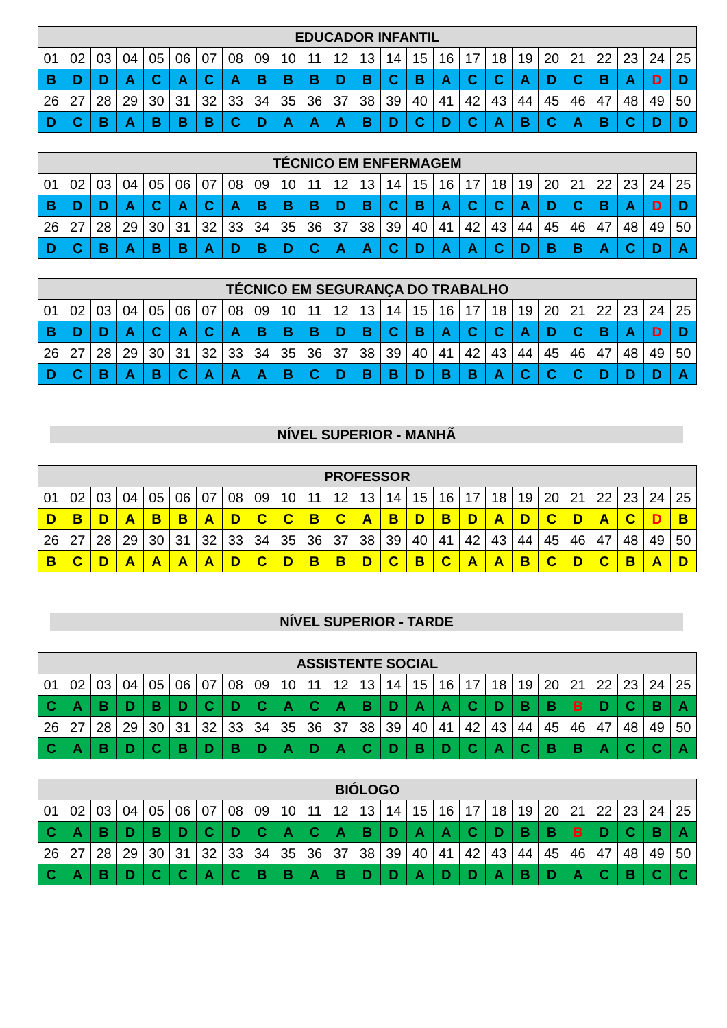| EDUCADOR INFANTIL | | | | | | | | | | | | | | | | | | | | | | | | |
| --- | --- | --- | --- | --- | --- | --- | --- | --- | --- | --- | --- | --- | --- | --- | --- | --- | --- | --- | --- | --- | --- | --- | --- | --- |
| 01 | 02 | 03 | 04 | 05 | 06 | 07 | 08 | 09 | 10 | 11 | 12 | 13 | 14 | 15 | 16 | 17 | 18 | 19 | 20 | 21 | 22 | 23 | 24 | 25 |
| B | D | D | A | C | A | C | A | B | B | B | D | B | C | B | A | C | C | A | D | C | B | A | D | D |
| 26 | 27 | 28 | 29 | 30 | 31 | 32 | 33 | 34 | 35 | 36 | 37 | 38 | 39 | 40 | 41 | 42 | 43 | 44 | 45 | 46 | 47 | 48 | 49 | 50 |
| D | C | B | A | B | B | B | C | D | A | A | A | B | D | C | D | C | A | B | C | A | B | C | D | D |
| TÉCNICO EM ENFERMAGEM | | | | | | | | | | | | | | | | | | | | | | | | |
| --- | --- | --- | --- | --- | --- | --- | --- | --- | --- | --- | --- | --- | --- | --- | --- | --- | --- | --- | --- | --- | --- | --- | --- | --- |
| 01 | 02 | 03 | 04 | 05 | 06 | 07 | 08 | 09 | 10 | 11 | 12 | 13 | 14 | 15 | 16 | 17 | 18 | 19 | 20 | 21 | 22 | 23 | 24 | 25 |
| B | D | D | A | C | A | C | A | B | B | B | D | B | C | B | A | C | C | A | D | C | B | A | D | D |
| 26 | 27 | 28 | 29 | 30 | 31 | 32 | 33 | 34 | 35 | 36 | 37 | 38 | 39 | 40 | 41 | 42 | 43 | 44 | 45 | 46 | 47 | 48 | 49 | 50 |
| D | C | B | A | B | B | A | D | B | D | C | A | A | C | D | A | A | C | D | B | B | A | C | D | A |
| TÉCNICO EM SEGURANÇA DO TRABALHO | | | | | | | | | | | | | | | | | | | | | | | | |
| --- | --- | --- | --- | --- | --- | --- | --- | --- | --- | --- | --- | --- | --- | --- | --- | --- | --- | --- | --- | --- | --- | --- | --- | --- |
| 01 | 02 | 03 | 04 | 05 | 06 | 07 | 08 | 09 | 10 | 11 | 12 | 13 | 14 | 15 | 16 | 17 | 18 | 19 | 20 | 21 | 22 | 23 | 24 | 25 |
| B | D | D | A | C | A | C | A | B | B | B | D | B | C | B | A | C | C | A | D | C | B | A | D | D |
| 26 | 27 | 28 | 29 | 30 | 31 | 32 | 33 | 34 | 35 | 36 | 37 | 38 | 39 | 40 | 41 | 42 | 43 | 44 | 45 | 46 | 47 | 48 | 49 | 50 |
| D | C | B | A | B | C | A | A | A | B | C | D | B | B | D | B | B | A | C | C | C | D | D | D | A |
NÍVEL SUPERIOR - MANHÃ
| PROFESSOR | | | | | | | | | | | | | | | | | | | | | | | | |
| --- | --- | --- | --- | --- | --- | --- | --- | --- | --- | --- | --- | --- | --- | --- | --- | --- | --- | --- | --- | --- | --- | --- | --- | --- |
| 01 | 02 | 03 | 04 | 05 | 06 | 07 | 08 | 09 | 10 | 11 | 12 | 13 | 14 | 15 | 16 | 17 | 18 | 19 | 20 | 21 | 22 | 23 | 24 | 25 |
| D | B | D | A | B | B | A | D | C | C | B | C | A | B | D | B | D | A | D | C | D | A | C | D | B |
| 26 | 27 | 28 | 29 | 30 | 31 | 32 | 33 | 34 | 35 | 36 | 37 | 38 | 39 | 40 | 41 | 42 | 43 | 44 | 45 | 46 | 47 | 48 | 49 | 50 |
| B | C | D | A | A | A | A | D | C | D | B | B | D | C | B | C | A | A | B | C | D | C | B | A | D |
NÍVEL SUPERIOR - TARDE
| ASSISTENTE SOCIAL | | | | | | | | | | | | | | | | | | | | | | | | |
| --- | --- | --- | --- | --- | --- | --- | --- | --- | --- | --- | --- | --- | --- | --- | --- | --- | --- | --- | --- | --- | --- | --- | --- | --- |
| 01 | 02 | 03 | 04 | 05 | 06 | 07 | 08 | 09 | 10 | 11 | 12 | 13 | 14 | 15 | 16 | 17 | 18 | 19 | 20 | 21 | 22 | 23 | 24 | 25 |
| C | A | B | D | B | D | C | D | C | A | C | A | B | D | A | A | C | D | B | B | B | D | C | B | A |
| 26 | 27 | 28 | 29 | 30 | 31 | 32 | 33 | 34 | 35 | 36 | 37 | 38 | 39 | 40 | 41 | 42 | 43 | 44 | 45 | 46 | 47 | 48 | 49 | 50 |
| C | A | B | D | C | B | D | B | D | A | D | A | C | D | B | D | C | A | C | B | B | A | C | C | A |
| BIÓLOGO | | | | | | | | | | | | | | | | | | | | | | | | |
| --- | --- | --- | --- | --- | --- | --- | --- | --- | --- | --- | --- | --- | --- | --- | --- | --- | --- | --- | --- | --- | --- | --- | --- | --- |
| 01 | 02 | 03 | 04 | 05 | 06 | 07 | 08 | 09 | 10 | 11 | 12 | 13 | 14 | 15 | 16 | 17 | 18 | 19 | 20 | 21 | 22 | 23 | 24 | 25 |
| C | A | B | D | B | D | C | D | C | A | C | A | B | D | A | A | C | D | B | B | B | D | C | B | A |
| 26 | 27 | 28 | 29 | 30 | 31 | 32 | 33 | 34 | 35 | 36 | 37 | 38 | 39 | 40 | 41 | 42 | 43 | 44 | 45 | 46 | 47 | 48 | 49 | 50 |
| C | A | B | D | C | C | A | C | B | B | A | B | D | D | A | D | D | A | B | D | A | C | B | C | C |